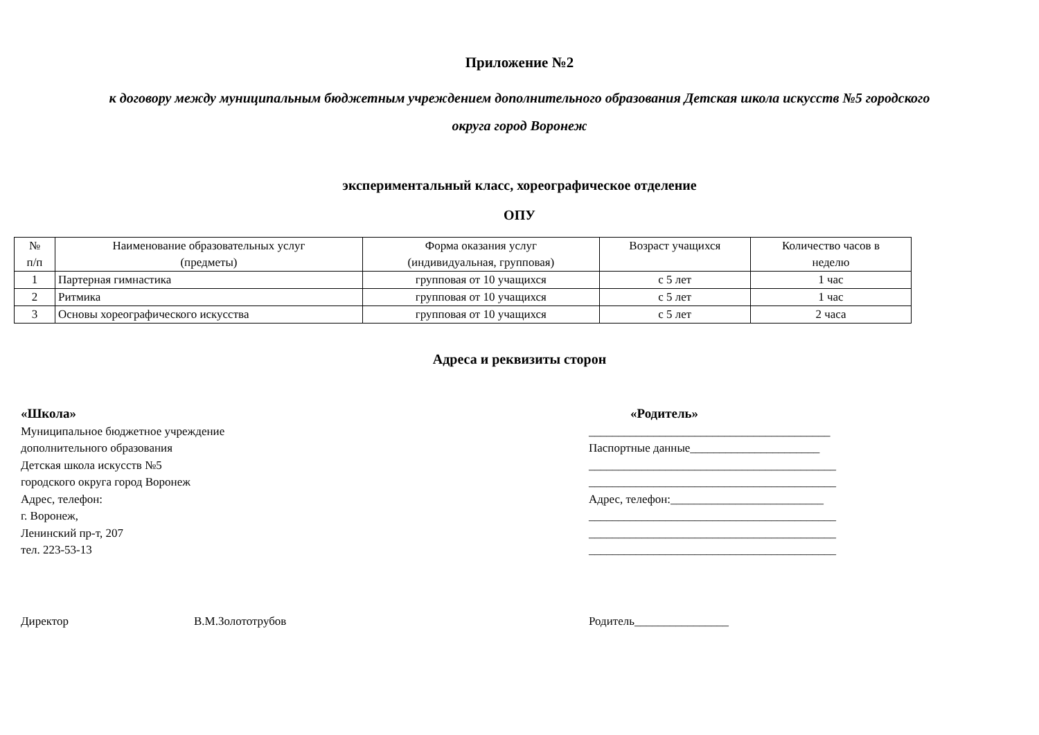Приложение №2
к договору между муниципальным бюджетным учреждением дополнительного образования Детская школа искусств №5 городского
округа город Воронеж
экспериментальный класс, хореографическое отделение
ОПУ
| № п/п | Наименование образовательных услуг (предметы) | Форма оказания услуг (индивидуальная, групповая) | Возраст учащихся | Количество часов в неделю |
| 1 | Партерная гимнастика | групповая от 10 учащихся | с 5 лет | 1 час |
| 2 | Ритмика | групповая от 10 учащихся | с 5 лет | 1 час |
| 3 | Основы хореографического искусства | групповая от 10 учащихся | с 5 лет | 2 часа |
Адреса и реквизиты сторон
«Школа»
Муниципальное бюджетное учреждение
дополнительного образования
Детская школа искусств №5
городского округа город Воронеж
Адрес, телефон:
г. Воронеж,
Ленинский пр-т, 207
тел. 223-53-13
«Родитель»
_________________________________________
Паспортные данные______________________
__________________________________________
__________________________________________
Адрес, телефон:__________________________
__________________________________________
__________________________________________
__________________________________________
Директор В.М.Золототрубов Родитель________________